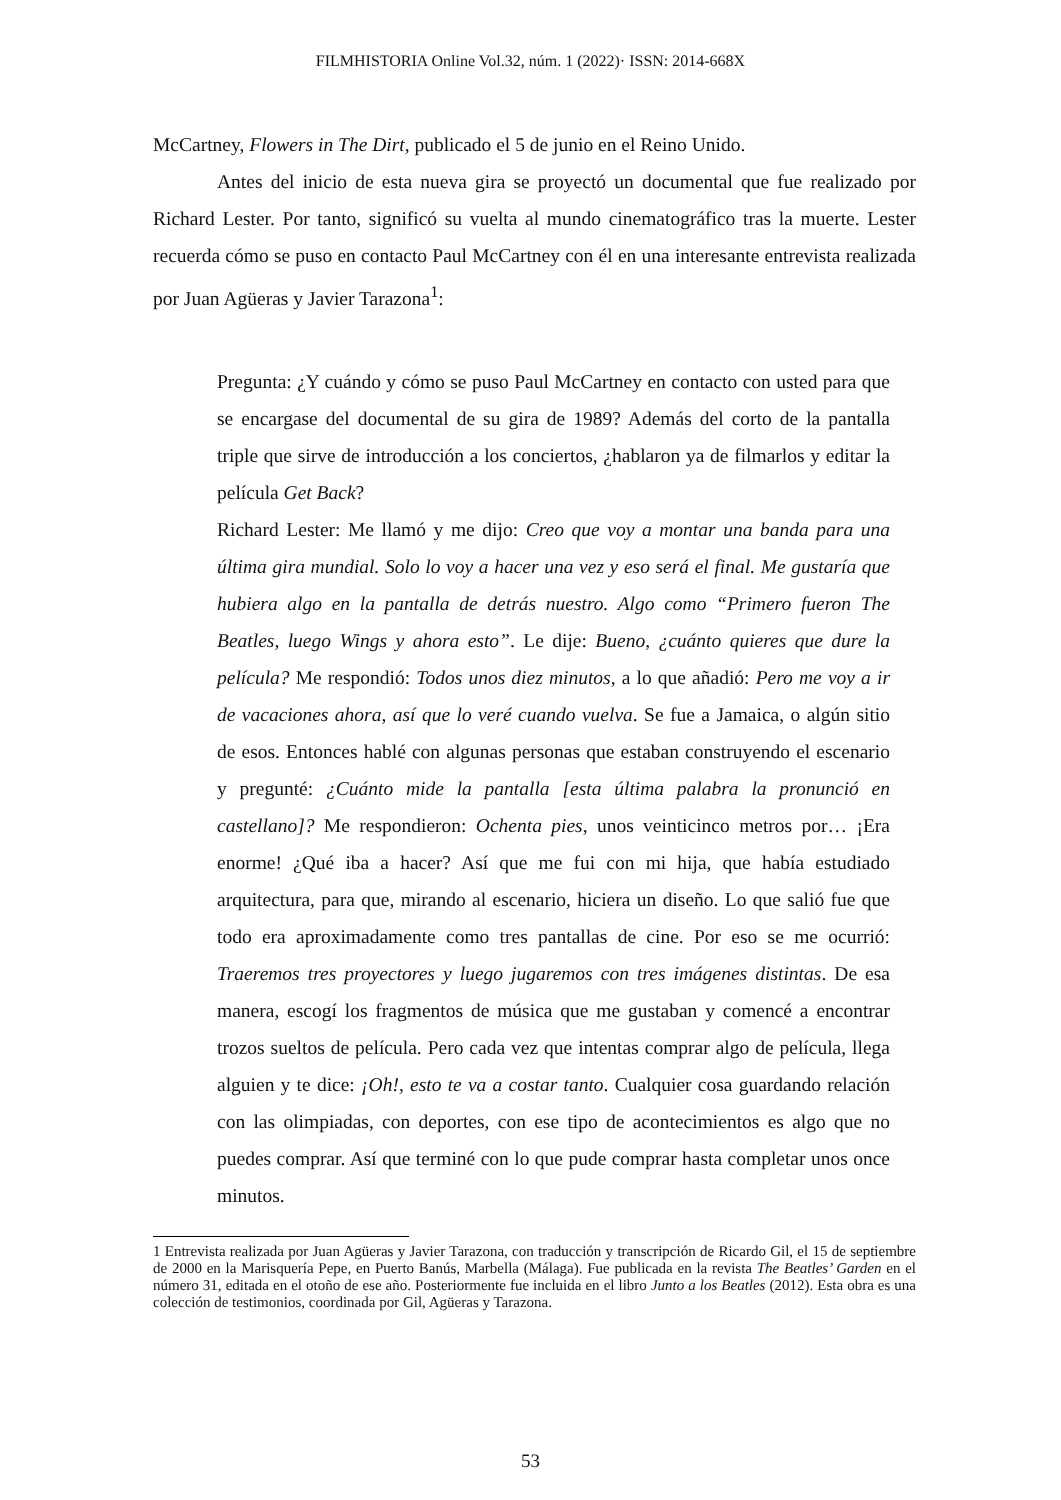FILMHISTORIA Online Vol.32, núm. 1 (2022)· ISSN: 2014-668X
McCartney, Flowers in The Dirt, publicado el 5 de junio en el Reino Unido.
Antes del inicio de esta nueva gira se proyectó un documental que fue realizado por Richard Lester. Por tanto, significó su vuelta al mundo cinematográfico tras la muerte. Lester recuerda cómo se puso en contacto Paul McCartney con él en una interesante entrevista realizada por Juan Agüeras y Javier Tarazona<sup>1</sup>:
Pregunta: ¿Y cuándo y cómo se puso Paul McCartney en contacto con usted para que se encargase del documental de su gira de 1989? Además del corto de la pantalla triple que sirve de introducción a los conciertos, ¿hablaron ya de filmarlos y editar la película Get Back?
Richard Lester: Me llamó y me dijo: Creo que voy a montar una banda para una última gira mundial. Solo lo voy a hacer una vez y eso será el final. Me gustaría que hubiera algo en la pantalla de detrás nuestro. Algo como “Primero fueron The Beatles, luego Wings y ahora esto”. Le dije: Bueno, ¿cuánto quieres que dure la película? Me respondió: Todos unos diez minutos, a lo que añadió: Pero me voy a ir de vacaciones ahora, así que lo veré cuando vuelva. Se fue a Jamaica, o algún sitio de esos. Entonces hablé con algunas personas que estaban construyendo el escenario y pregunté: ¿Cuánto mide la pantalla [esta última palabra la pronunció en castellano]? Me respondieron: Ochenta pies, unos veinticinco metros por… ¡Era enorme! ¿Qué iba a hacer? Así que me fui con mi hija, que había estudiado arquitectura, para que, mirando al escenario, hiciera un diseño. Lo que salió fue que todo era aproximadamente como tres pantallas de cine. Por eso se me ocurrió: Traeremos tres proyectores y luego jugaremos con tres imágenes distintas. De esa manera, escogí los fragmentos de música que me gustaban y comencé a encontrar trozos sueltos de película. Pero cada vez que intentas comprar algo de película, llega alguien y te dice: ¡Oh!, esto te va a costar tanto. Cualquier cosa guardando relación con las olimpiadas, con deportes, con ese tipo de acontecimientos es algo que no puedes comprar. Así que terminé con lo que pude comprar hasta completar unos once minutos.
1 Entrevista realizada por Juan Agüeras y Javier Tarazona, con traducción y transcripción de Ricardo Gil, el 15 de septiembre de 2000 en la Marisquería Pepe, en Puerto Banús, Marbella (Málaga). Fue publicada en la revista The Beatles’ Garden en el número 31, editada en el otoño de ese año. Posteriormente fue incluida en el libro Junto a los Beatles (2012). Esta obra es una colección de testimonios, coordinada por Gil, Agüeras y Tarazona.
53